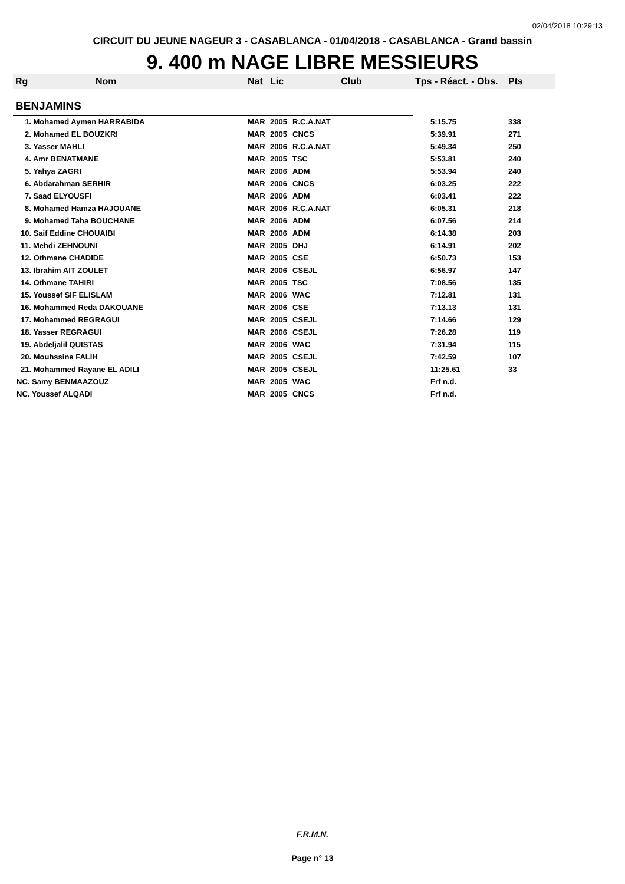02/04/2018 10:29:13
CIRCUIT DU JEUNE NAGEUR 3 - CASABLANCA - 01/04/2018 - CASABLANCA - Grand bassin
9. 400 m NAGE LIBRE MESSIEURS
| Rg | Nom | Nat | Lic | Club | Tps - Réact. - Obs. | Pts |
| --- | --- | --- | --- | --- | --- | --- |
| BENJAMINS | | | | | | |
| 1. Mohamed Aymen HARRABIDA | | MAR | 2005 | R.C.A.NAT | 5:15.75 | 338 |
| 2. Mohamed EL BOUZKRI | | MAR | 2005 | CNCS | 5:39.91 | 271 |
| 3. Yasser MAHLI | | MAR | 2006 | R.C.A.NAT | 5:49.34 | 250 |
| 4. Amr BENATMANE | | MAR | 2005 | TSC | 5:53.81 | 240 |
| 5. Yahya ZAGRI | | MAR | 2006 | ADM | 5:53.94 | 240 |
| 6. Abdarahman SERHIR | | MAR | 2006 | CNCS | 6:03.25 | 222 |
| 7. Saad ELYOUSFI | | MAR | 2006 | ADM | 6:03.41 | 222 |
| 8. Mohamed Hamza HAJOUANE | | MAR | 2006 | R.C.A.NAT | 6:05.31 | 218 |
| 9. Mohamed Taha BOUCHANE | | MAR | 2006 | ADM | 6:07.56 | 214 |
| 10. Saif Eddine CHOUAIBI | | MAR | 2006 | ADM | 6:14.38 | 203 |
| 11. Mehdi ZEHNOUNI | | MAR | 2005 | DHJ | 6:14.91 | 202 |
| 12. Othmane CHADIDE | | MAR | 2005 | CSE | 6:50.73 | 153 |
| 13. Ibrahim AIT ZOULET | | MAR | 2006 | CSEJL | 6:56.97 | 147 |
| 14. Othmane TAHIRI | | MAR | 2005 | TSC | 7:08.56 | 135 |
| 15. Youssef SIF ELISLAM | | MAR | 2006 | WAC | 7:12.81 | 131 |
| 16. Mohammed Reda DAKOUANE | | MAR | 2006 | CSE | 7:13.13 | 131 |
| 17. Mohammed REGRAGUI | | MAR | 2005 | CSEJL | 7:14.66 | 129 |
| 18. Yasser REGRAGUI | | MAR | 2006 | CSEJL | 7:26.28 | 119 |
| 19. Abdeljalil QUISTAS | | MAR | 2006 | WAC | 7:31.94 | 115 |
| 20. Mouhssine FALIH | | MAR | 2005 | CSEJL | 7:42.59 | 107 |
| 21. Mohammed Rayane EL ADILI | | MAR | 2005 | CSEJL | 11:25.61 | 33 |
| NC. Samy BENMAAZOUZ | | MAR | 2005 | WAC | Frf n.d. | |
| NC. Youssef ALQADI | | MAR | 2005 | CNCS | Frf n.d. | |
F.R.M.N.
Page n° 13